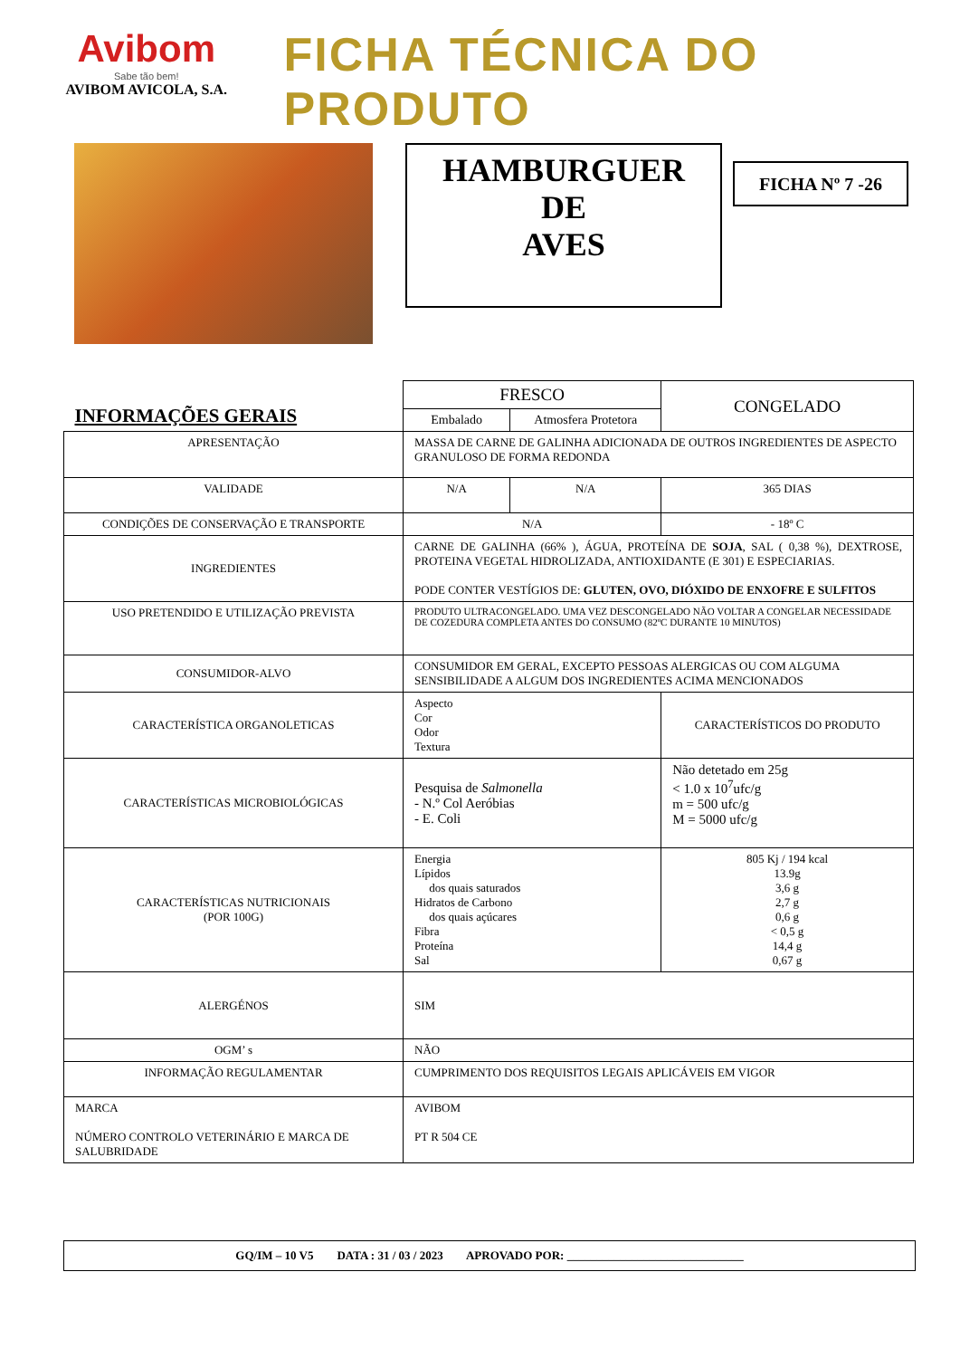Avibom
Sabe tão bem!
AVIBOM AVICOLA, S.A.
FICHA TÉCNICA DO PRODUTO
HAMBURGUER
DE
AVES
FICHA Nº 7 -26
| INFORMAÇÕES GERAIS | FRESCO | | CONGELADO |
| | Embalado | Atmosfera Protetora | |
| APRESENTAÇÃO | MASSA DE CARNE DE GALINHA ADICIONADA DE OUTROS INGREDIENTES DE ASPECTO GRANULOSO DE FORMA REDONDA | | |
| VALIDADE | N/A | N/A | 365 DIAS |
| CONDIÇÕES DE CONSERVAÇÃO E TRANSPORTE | N/A | | - 18º C |
| INGREDIENTES | CARNE DE GALINHA (66% ), ÁGUA, PROTEÍNA DE SOJA , SAL ( 0,38 %), DEXTROSE, PROTEINA VEGETAL HIDROLIZADA, ANTIOXIDANTE (E 301) E ESPECIARIAS. PODE CONTER VESTÍGIOS DE: GLUTEN, OVO, DIÓXIDO DE ENXOFRE E SULFITOS | | |
| USO PRETENDIDO E UTILIZAÇÃO PREVISTA | PRODUTO ULTRACONGELADO. UMA VEZ DESCONGELADO NÃO VOLTAR A CONGELAR NECESSIDADE DE COZEDURA COMPLETA ANTES DO CONSUMO (82ºC DURANTE 10 MINUTOS) | | |
| CONSUMIDOR-ALVO | CONSUMIDOR EM GERAL, EXCEPTO PESSOAS ALERGICAS OU COM ALGUMA SENSIBILIDADE A ALGUM DOS INGREDIENTES ACIMA MENCIONADOS | | |
| CARACTERÍSTICA ORGANOLETICAS | Aspecto Cor Odor Textura | | CARACTERÍSTICOS DO PRODUTO |
| CARACTERÍSTICAS MICROBIOLÓGICAS | Pesquisa de Salmonella - N.º Col Aeróbias - E. Coli | | Não detetado em 25g < 1.0 x 10<sup>7</sup>ufc/g m = 500 ufc/g M = 5000 ufc/g |
| CARACTERÍSTICAS NUTRICIONAIS (POR 100G) | Energia Lípidos dos quais saturados Hidratos de Carbono dos quais açúcares Fibra Proteína Sal | | 805 Kj / 194 kcal 13.9g 3,6 g 2,7 g 0,6 g < 0,5 g 14,4 g 0,67 g |
| ALERGÉNOS | SIM | | |
| OGM’ s | NÃO | | |
| INFORMAÇÃO REGULAMENTAR | CUMPRIMENTO DOS REQUISITOS LEGAIS APLICÁVEIS EM VIGOR | | |
| MARCA NÚMERO CONTROLO VETERINÁRIO E MARCA DE SALUBRIDADE | AVIBOM PT R 504 CE | | |
GQ/IM – 10 V5 DATA : 31 / 03 / 2023 APROVADO POR: ______________________________